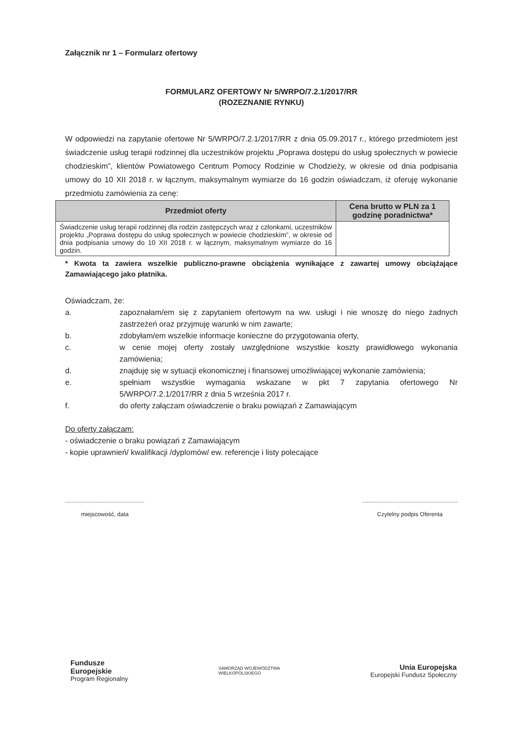Załącznik nr 1 – Formularz ofertowy
FORMULARZ OFERTOWY Nr 5/WRPO/7.2.1/2017/RR
(ROZEZNANIE RYNKU)
W odpowiedzi na zapytanie ofertowe Nr 5/WRPO/7.2.1/2017/RR z dnia 05.09.2017 r., którego przedmiotem jest świadczenie usług terapii rodzinnej dla uczestników projektu „Poprawa dostępu do usług społecznych w powiecie chodzieskim”, klientów Powiatowego Centrum Pomocy Rodzinie w Chodzieży, w okresie od dnia podpisania umowy do 10 XII 2018 r. w łącznym, maksymalnym wymiarze do 16 godzin oświadczam, iż oferuję wykonanie przedmiotu zamówienia za cenę:
| Przedmiot oferty | Cena brutto w PLN za 1 godzinę poradnictwa* |
| --- | --- |
| Świadczenie usług terapii rodzinnej dla rodzin zastępczych wraz z członkami, uczestników projektu „Poprawa dostępu do usług społecznych w powiecie chodzieskim”, w okresie od dnia podpisania umowy do 10 XII 2018 r. w łącznym, maksymalnym wymiarze do 16 godzin. | |
* Kwota ta zawiera wszelkie publiczno-prawne obciążenia wynikające z zawartej umowy obciążające Zamawiającego jako płatnika.
Oświadczam, że:
a. zapoznałam/em się z zapytaniem ofertowym na ww. usługi i nie wnoszę do niego żadnych zastrzeżeń oraz przyjmuję warunki w nim zawarte;
b. zdobyłam/em wszelkie informacje konieczne do przygotowania oferty,
c. w cenie mojej oferty zostały uwzględnione wszystkie koszty prawidłowego wykonania zamówienia;
d. znajduję się w sytuacji ekonomicznej i finansowej umożliwiającej wykonanie zamówienia;
e. spełniam wszystkie wymagania wskazane w pkt 7 zapytania ofertowego Nr 5/WRPO/7.2.1/2017/RR z dnia 5 września 2017 r.
f. do oferty załączam oświadczenie o braku powiązań z Zamawiającym
Do oferty załączam:
- oświadczenie o braku powiązań z Zamawiającym
- kopie uprawnień/ kwalifikacji /dyplomów/ ew. referencje i listy polecające
.................................................
miejscowość, data
...........................................................
Czytelny podpis Oferenta
Fundusze
Europejskie
Program Regionalny
SAMORZĄD WOJEWÓDZTWA
WIELKOPOLSKIEGO
Unia Europejska
Europejski Fundusz Społeczny